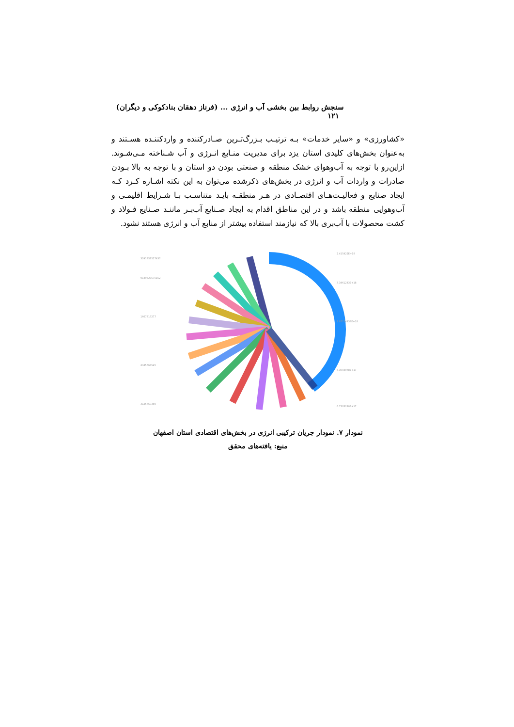سنجش روابط بین بخشی آب و انرژی ... (فرناز دهقان بنادکوکی و دیگران) ۱۲۱
«کشاورزی» و «سایر خدمات» بـه ترتیـب بـزرگ‌تـرین صـادرکننده و واردکننـده هسـتند و به‌عنوان بخش‌های کلیدی استان یزد برای مدیریت منـابع انـرژی و آب شـناخته مـی‌شـوند. ازاین‌رو با توجه به آب‌وهوای خشک منطقه و صنعتی بودن دو استان و با توجه به بالا بـودن صادرات و واردات آب و انرژی در بخش‌های ذکرشده می‌توان به این نکته اشـاره کـرد کـه ایجاد صنایع و فعالیـت‌هـای اقتصـادی در هـر منطقـه بایـد متناسـب بـا شـرایط اقلیمـی و آب‌وهوایی منطقه باشد و در این مناطق اقدام به ایجاد صـنایع آب‌بـر ماننـد صـنایع فـولاد و کشت محصولات با آب‌بری بالا که نیازمند استفاده بیشتر از منابع آب و انرژی هستند نشود.
3291357527437
9149527575152
1667316277
2345663525
3125650389
2.415422E+18
3.3461243E+18
1.87124438E+18
5.3603068E+17
6.7303210E+17
نمودار ۷. نمودار جریان ترکیبی انرژی در بخش‌های اقتصادی استان اصفهان
منبع: یافته‌های محقق